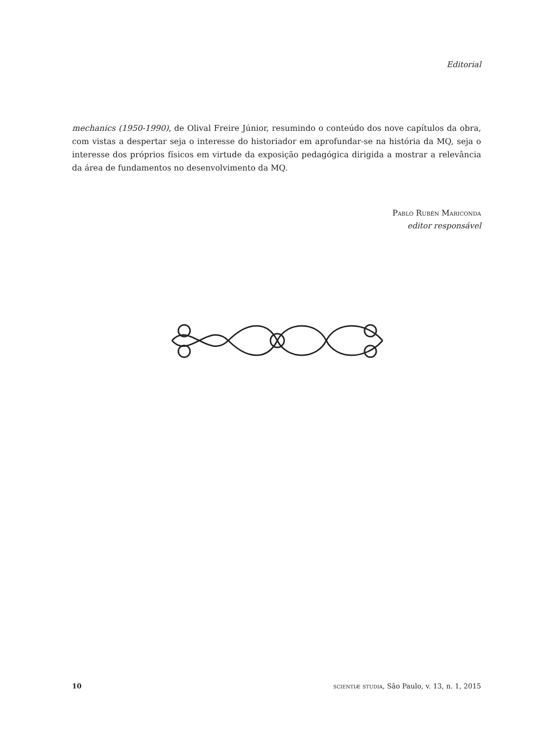Editorial
mechanics (1950-1990), de Olival Freire Júnior, resumindo o conteúdo dos nove capítulos da obra, com vistas a despertar seja o interesse do historiador em aprofundar-se na história da MQ, seja o interesse dos próprios físicos em virtude da exposição pedagógica dirigida a mostrar a relevância da área de fundamentos no desenvolvimento da MQ.
Pablo Rubén Mariconda
editor responsável
10 scientiæ studia, São Paulo, v. 13, n. 1, 2015